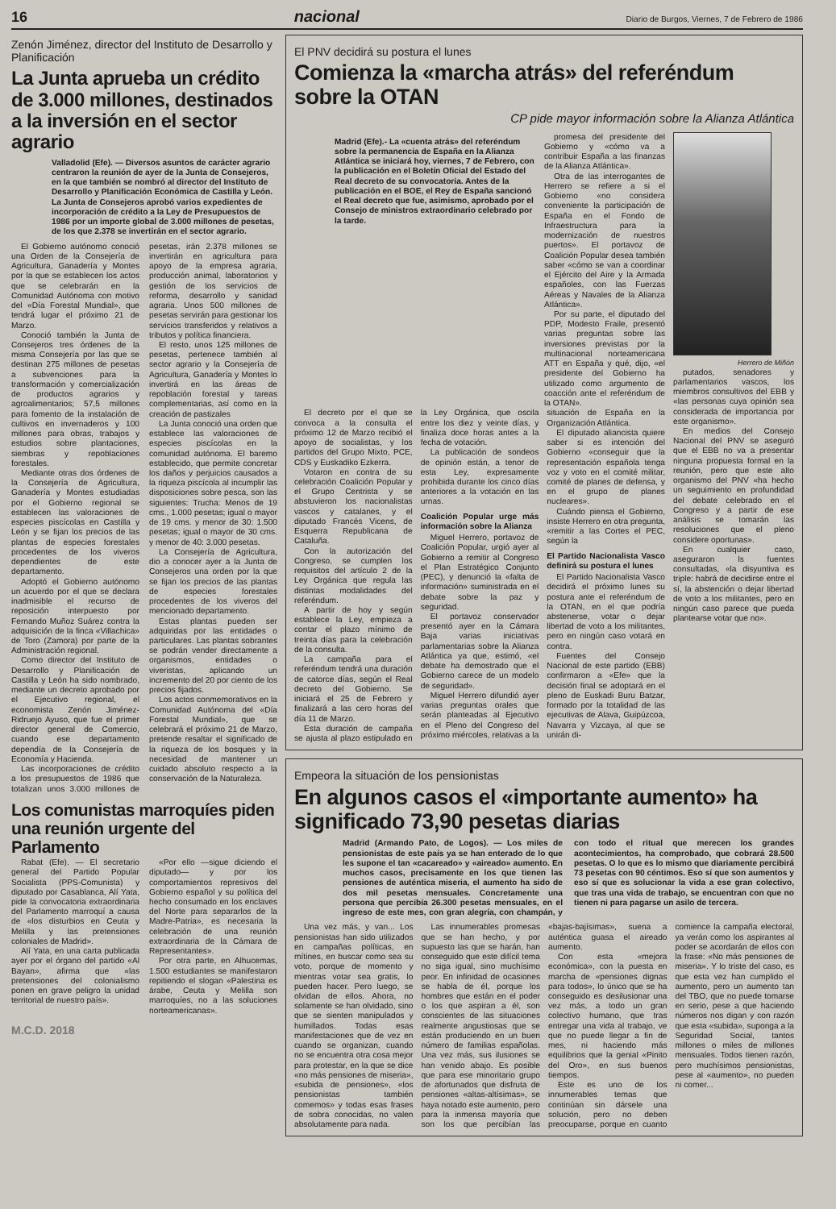16 nacional Diario de Burgos, Viernes, 7 de Febrero de 1986
Zenón Jiménez, director del Instituto de Desarrollo y Planificación
La Junta aprueba un crédito de 3.000 millones, destinados a la inversión en el sector agrario
Valladolid (Efe). — Diversos asuntos de carácter agrario centraron la reunión de ayer de la Junta de Consejeros, en la que también se nombró al director del Instituto de Desarrollo y Planificación Económica de Castilla y León. La Junta de Consejeros aprobó varios expedientes de incorporación de crédito a la Ley de Presupuestos de 1986 por un importe global de 3.000 millones de pesetas, de los que 2.378 se invertirán en el sector agrario.
El Gobierno autónomo conoció una Orden de la Consejería de Agricultura, Ganadería y Montes por la que se establecen los actos que se celebrarán en la Comunidad Autónoma con motivo del «Día Forestal Mundial», que tendrá lugar el próximo 21 de Marzo.
Conoció también la Junta de Consejeros tres órdenes de la misma Consejería por las que se destinan 275 millones de pesetas a subvenciones para la transformación y comercialización de productos agrarios y agroalimentarios; 57,5 millones para fomento de la instalación de cultivos en invernaderos y 100 millones para obras, trabajos y estudios sobre plantaciones, siembras y repoblaciones forestales.
Mediante otras dos órdenes de la Consejería de Agricultura, Ganadería y Montes estudiadas por el Gobierno regional se establecen las valoraciones de especies piscícolas en Castilla y León y se fijan los precios de las plantas de especies forestales procedentes de los viveros dependientes de este departamento.
Adoptó el Gobierno autónomo un acuerdo por el que se declara inadmisible el recurso de reposición interpuesto por Fernando Muñoz Suárez contra la adquisición de la finca «Villachica» de Toro (Zamora) por parte de la Administración regional.
Como director del Instituto de Desarrollo y Planificación de Castilla y León ha sido nombrado, mediante un decreto aprobado por el Ejecutivo regional, el economista Zenón Jiménez-Ridruejo Ayuso, que fue el primer director general de Comercio, cuando ese departamento dependía de la Consejería de Economía y Hacienda.
Las incorporaciones de crédito a los presupuestos de 1986 que totalizan unos 3.000 millones de pesetas, irán 2.378 millones se invertirán en agricultura para apoyo de la empresa agraria, producción animal, laboratorios y gestión de los servicios de reforma, desarrollo y sanidad agraria. Unos 500 millones de pesetas servirán para gestionar los servicios transferidos y relativos a tributos y política financiera.
El resto, unos 125 millones de pesetas, pertenece también al sector agrario y la Consejería de Agricultura, Ganadería y Montes lo invertirá en las áreas de repoblación forestal y tareas complementarias, así como en la creación de pastizales
La Junta conoció una orden que establece las valoraciones de especies piscícolas en la comunidad autónoma. El baremo establecido, que permite concretar los daños y perjuicios causados a la riqueza piscícola al incumplir las disposiciones sobre pesca, son las siguientes: Trucha: Menos de 19 cms., 1.000 pesetas; igual o mayor de 19 cms. y menor de 30: 1.500 pesetas; igual o mayor de 30 cms. y menor de 40: 3.000 pesetas.
La Consejería de Agricultura, dio a conocer ayer a la Junta de Consejeros una orden por la que se fijan los precios de las plantas de especies forestales procedentes de los viveros del mencionado departamento.
Estas plantas pueden ser adquiridas por las entidades o particulares. Las plantas sobrantes se podrán vender directamente a organismos, entidades o viveristas, aplicando un incremento del 20 por ciento de los precios fijados.
Los actos conmemorativos en la Comunidad Autónoma del «Día Forestal Mundial», que se celebrará el próximo 21 de Marzo, pretende resaltar el significado de la riqueza de los bosques y la necesidad de mantener un cuidado absoluto respecto a la conservación de la Naturaleza.
Los comunistas marroquíes piden una reunión urgente del Parlamento
Rabat (Efe). — El secretario general del Partido Popular Socialista (PPS-Comunista) y diputado por Casablanca, Alí Yata, pide la convocatoria extraordinaria del Parlamento marroquí a causa de «los disturbios en Ceuta y Melilla y las pretensiones coloniales de Madrid».
Alí Yata, en una carta publicada ayer por el órgano del partido «Al Bayan», afirma que «las pretensiones del colonialismo ponen en grave peligro la unidad territorial de nuestro país».
«Por ello —sigue diciendo el diputado— y por los comportamientos represivos del Gobierno español y su política del hecho consumado en los enclaves del Norte para separarlos de la Madre-Patria», es necesaria la celebración de una reunión extraordinaria de la Cámara de Representantes».
Por otra parte, en Alhucemas, 1.500 estudiantes se manifestaron repitiendo el slogan «Palestina es árabe, Ceuta y Melilla son marroquíes, no a las soluciones norteamericanas».
M.C.D. 2018
El PNV decidirá su postura el lunes
Comienza la «marcha atrás» del referéndum sobre la OTAN
CP pide mayor información sobre la Alianza Atlántica
Madrid (Efe).- La «cuenta atrás» del referéndum sobre la permanencia de España en la Alianza Atlántica se iniciará hoy, viernes, 7 de Febrero, con la publicación en el Boletín Oficial del Estado del Real decreto de su convocatoria. Antes de la publicación en el BOE, el Rey de España sancionó el Real decreto que fue, asimismo, aprobado por el Consejo de ministros extraordinario celebrado por la tarde.
promesa del presidente del Gobierno y «cómo va a contribuir España a las finanzas de la Alianza Atlántica».
Otra de las interrogantes de Herrero se refiere a si el Gobierno «no considera conveniente la participación de España en el Fondo de Infraestructura para la modernización de nuestros puertos». El portavoz de Coalición Popular desea también saber «cómo se van a coordinar el Ejército del Aire y la Armada españoles, con las Fuerzas Aéreas y Navales de la Alianza Atlántica».
Por su parte, el diputado del PDP, Modesto Fraile, presentó varias preguntas sobre las inversiones previstas por la multinacional norteamericana ATT en España y qué, dijo, «el presidente del Gobierno ha utilizado como argumento de coacción ante el referéndum de la OTAN».
El decreto por el que se convoca a la consulta el próximo 12 de Marzo recibió el apoyo de socialistas, y los partidos del Grupo Mixto, PCE, CDS y Euskadiko Ezkerra.
Votaron en contra de su celebración Coalición Popular y el Grupo Centrista y se abstuvieron los nacionalistas vascos y catalanes, y el diputado Francés Vicens, de Esquerra Republicana de Cataluña.
Con la autorización del Congreso, se cumplen los requisitos del artículo 2 de la Ley Orgánica que regula las distintas modalidades del referéndum.
A partir de hoy y según establece la Ley, empieza a contar el plazo mínimo de treinta días para la celebración de la consulta.
La campaña para el referéndum tendrá una duración de catorce días, según el Real decreto del Gobierno. Se iniciará el 25 de Febrero y finalizará a las cero horas del día 11 de Marzo.
Esta duración de campaña se ajusta al plazo estipulado en la Ley Orgánica, que oscila entre los diez y veinte días, y finaliza doce horas antes a la fecha de votación.
La publicación de sondeos de opinión están, a tenor de esta Ley, expresamente prohibida durante los cinco días anteriores a la votación en las urnas.
Coalición Popular urge más información sobre la Alianza
Miguel Herrero, portavoz de Coalición Popular, urgió ayer al Gobierno a remitir al Congreso el Plan Estratégico Conjunto (PEC), y denunció la «falta de información» suministrada en el debate sobre la paz y seguridad.
El portavoz conservador presentó ayer en la Cámara Baja varias iniciativas parlamentarias sobre la Alianza Atlántica ya que, estimó, «el debate ha demostrado que el Gobierno carece de un modelo de seguridad».
Miguel Herrero difundió ayer varias preguntas orales que serán planteadas al Ejecutivo en el Pleno del Congreso del próximo miércoles, relativas a la situación de España en la Organización Atlántica.
El diputado aliancista quiere saber si es intención del Gobierno «conseguir que la representación española tenga voz y voto en el comité militar, comité de planes de defensa, y en el grupo de planes nucleares».
Cuándo piensa el Gobierno, insiste Herrero en otra pregunta, «remitir a las Cortes el PEC, según la
El Partido Nacionalista Vasco definirá su postura el lunes
El Partido Nacionalista Vasco decidirá el próximo lunes su postura ante el referéndum de la OTAN, en el que podría abstenerse, votar o dejar libertad de voto a los militantes, pero en ningún caso votará en contra.
Fuentes del Consejo Nacional de este partido (EBB) confirmaron a «Efe» que la decisión final se adoptará en el pleno de Euskadi Buru Batzar, formado por la totalidad de las ejecutivas de Alava, Guipúzcoa, Navarra y Vizcaya, al que se unirán di-
Herrero de Miñón
putados, senadores y parlamentarios vascos, los miembros consultivos del EBB y «las personas cuya opinión sea considerada de importancia por este organismo».
En medios del Consejo Nacional del PNV se aseguró que el EBB no va a presentar ninguna propuesta formal en la reunión, pero que este alto organismo del PNV «ha hecho un seguimiento en profundidad del debate celebrado en el Congreso y a partir de ese análisis se tomarán las resoluciones que el pleno considere oportunas».
En cualquier caso, aseguraron ls fuentes consultadas, «la disyuntiva es triple: habrá de decidirse entre el sí, la abstención o dejar libertad de voto a los militantes, pero en ningún caso parece que pueda plantearse votar que no».
Empeora la situación de los pensionistas
En algunos casos el «importante aumento» ha significado 73,90 pesetas diarias
Madrid (Armando Pato, de Logos). — Los miles de pensionistas de este país ya se han enterado de lo que les supone el tan «cacareado» y «aireado» aumento. En muchos casos, precisamente en los que tienen las pensiones de auténtica miseria, el aumento ha sido de dos mil pesetas mensuales. Concretamente una persona que percibía 26.300 pesetas mensuales, en el ingreso de este mes, con gran alegría, con champán, y con todo el ritual que merecen los grandes acontecimientos, ha comprobado, que cobrará 28.500 pesetas. O lo que es lo mismo que diariamente percibirá 73 pesetas con 90 céntimos. Eso sí que son aumentos y eso sí que es solucionar la vida a ese gran colectivo, que tras una vida de trabajo, se encuentran con que no tienen ni para pagarse un asilo de tercera.
Una vez más, y van... Los pensionistas han sido utilizados en campañas políticas, en mítines, en buscar como sea su voto, porque de momento y mientras votar sea gratis, lo pueden hacer. Pero luego, se olvidan de ellos. Ahora, no solamente se han olvidado, sino que se sienten manipulados y humillados. Todas esas manifestaciones que de vez en cuando se organizan, cuando no se encuentra otra cosa mejor para protestar, en la que se dice «no más pensiones de miseria», «subida de pensiones», «los pensionistas también comemos» y todas esas frases de sobra conocidas, no valen absolutamente para nada.
Las innumerables promesas que se han hecho, y por supuesto las que se harán, han conseguido que este difícil tema no siga igual, sino muchísimo peor. En infinidad de ocasiones se habla de él, porque los hombres que están en el poder o los que aspiran a él, son conscientes de las situaciones realmente angustiosas que se están produciendo en un buen número de familias españolas. Una vez más, sus ilusiones se han venido abajo. Es posible que para ese minoritario grupo de afortunados que disfruta de pensiones «altas-altísimas», se haya notado este aumento, pero para la inmensa mayoría que son los que percibían las «bajas-bajísimas», suena a auténtica guasa el aireado aumento.
Con esta «mejora económica», con la puesta en marcha de «pensiones dignas para todos», lo único que se ha conseguido es desilusionar una vez más, a todo un gran colectivo humano, que tras entregar una vida al trabajo, ve que no puede llegar a fin de mes, ni haciendo más equilibrios que la genial «Pinito del Oro», en sus buenos tiempos.
Este es uno de los innumerables temas que continúan sin dársele una solución, pero no deben preocuparse, porque en cuanto comience la campaña electoral, ya verán como los aspirantes al poder se acordarán de ellos con la frase: «No más pensiones de miseria». Y lo triste del caso, es que esta vez han cumplido el aumento, pero un aumento tan del TBO, que no puede tomarse en serio, pese a que haciendo números nos digan y con razón que esta «subida», suponga a la Seguridad Social, tantos millones o miles de millones mensuales. Todos tienen razón, pero muchísimos pensionistas, pese al «aumento», no pueden ni comer...